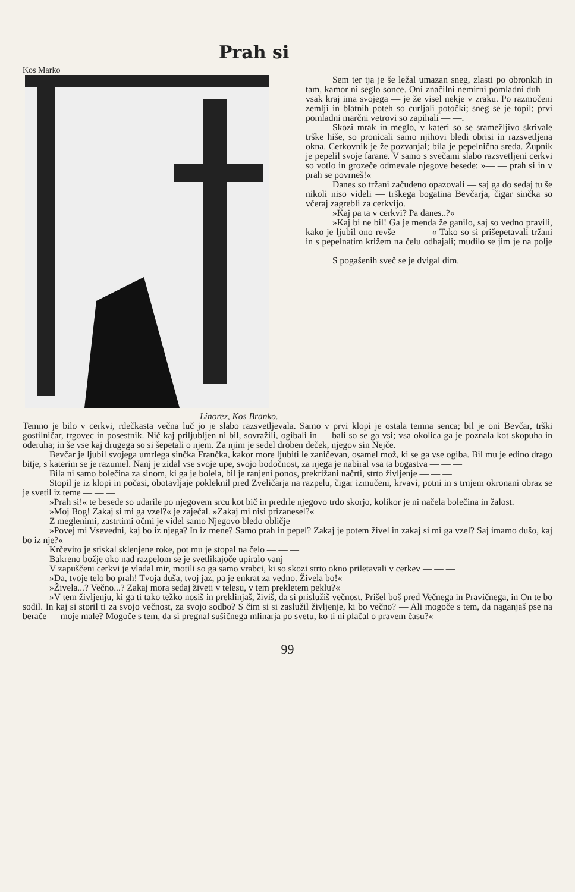Kos Marko
Prah si
Linorez, Kos Branko.
Sem ter tja je še ležal umazan sneg, zlasti po obronkih in tam, kamor ni seglo sonce. Oni značilni nemirni pomladni duh — vsak kraj ima svojega — je že visel nekje v zraku. Po razmočeni zemlji in blatnih poteh so curljali potočki; sneg se je topil; prvi pomladni marčni vetrovi so zapihali — —.
Skozi mrak in meglo, v kateri so se sramežljivo skrivale trške hiše, so pronicali samo njihovi bledi obrisi in razsvetljena okna. Cerkovnik je že pozvanjal; bila je pepelnična sreda. Župnik je pepelil svoje farane. V samo s svečami slabo razsvetljeni cerkvi so votlo in grozeče odmevale njegove besede: »— — prah si in v prah se povrneš!«
Danes so tržani začudeno opazovali — saj ga do sedaj tu še nikoli niso videli — trškega bogatina Bevčarja, čigar sinčka so včeraj zagrebli za cerkvijo.
»Kaj pa ta v cerkvi? Pa danes..?«
»Kaj bi ne bil! Ga je menda že ganilo, saj so vedno pravili, kako je ljubil ono revše — — —« Tako so si prišepetavali tržani in s pepelnatim križem na čelu odhajali; mudilo se jim je na polje — — —
S pogašenih sveč se je dvigal dim.
Temno je bilo v cerkvi, rdečkasta večna luč jo je slabo razsvetljevala. Samo v prvi klopi je ostala temna senca; bil je oni Bevčar, trški gostilničar, trgovec in posestnik. Nič kaj priljubljen ni bil, sovražili, ogibali in — bali so se ga vsi; vsa okolica ga je poznala kot skopuha in oderuha; in še vse kaj drugega so si šepetali o njem. Za njim je sedel droben deček, njegov sin Nejče.
Bevčar je ljubil svojega umrlega sinčka Frančka, kakor more ljubiti le zaničevan, osamel mož, ki se ga vse ogiba. Bil mu je edino drago bitje, s katerim se je razumel. Nanj je zidal vse svoje upe, svojo bodočnost, za njega je nabiral vsa ta bogastva — — —
Bila ni samo bolečina za sinom, ki ga je bolela, bil je ranjeni ponos, prekrižani načrti, strto življenje — — —
Stopil je iz klopi in počasi, obotavljaje pokleknil pred Zveličarja na razpelu, čigar izmučeni, krvavi, potni in s trnjem okronani obraz se je svetil iz teme — — —
»Prah si!« te besede so udarile po njegovem srcu kot bič in predrle njegovo trdo skorjo, kolikor je ni načela bolečina in žalost.
»Moj Bog! Zakaj si mi ga vzel?« je zaječal. »Zakaj mi nisi prizanesel?«
Z meglenimi, zastrtimi očmi je videl samo Njegovo bledo obličje — — —
»Povej mi Vsevedni, kaj bo iz njega? In iz mene? Samo prah in pepel? Zakaj je potem živel in zakaj si mi ga vzel? Saj imamo dušo, kaj bo iz nje?«
Krčevito je stiskal sklenjene roke, pot mu je stopal na čelo — — —
Bakreno božje oko nad razpelom se je svetlikajoče upiralo vanj — — —
V zapuščeni cerkvi je vladal mir, motili so ga samo vrabci, ki so skozi strto okno priletavali v cerkev — — —
»Da, tvoje telo bo prah! Tvoja duša, tvoj jaz, pa je enkrat za vedno. Živela bo!«
»Živela...? Večno...? Zakaj mora sedaj živeti v telesu, v tem prekletem peklu?«
»V tem življenju, ki ga ti tako težko nosiš in preklinjaš, živiš, da si prislužiš večnost. Prišel boš pred Večnega in Pravičnega, in On te bo sodil. In kaj si storil ti za svojo večnost, za svojo sodbo? S čim si si zaslužil življenje, ki bo večno? — Ali mogoče s tem, da naganjaš pse na berače — moje male? Mogoče s tem, da si pregnal sušičnega mlinarja po svetu, ko ti ni plačal o pravem času?«
99